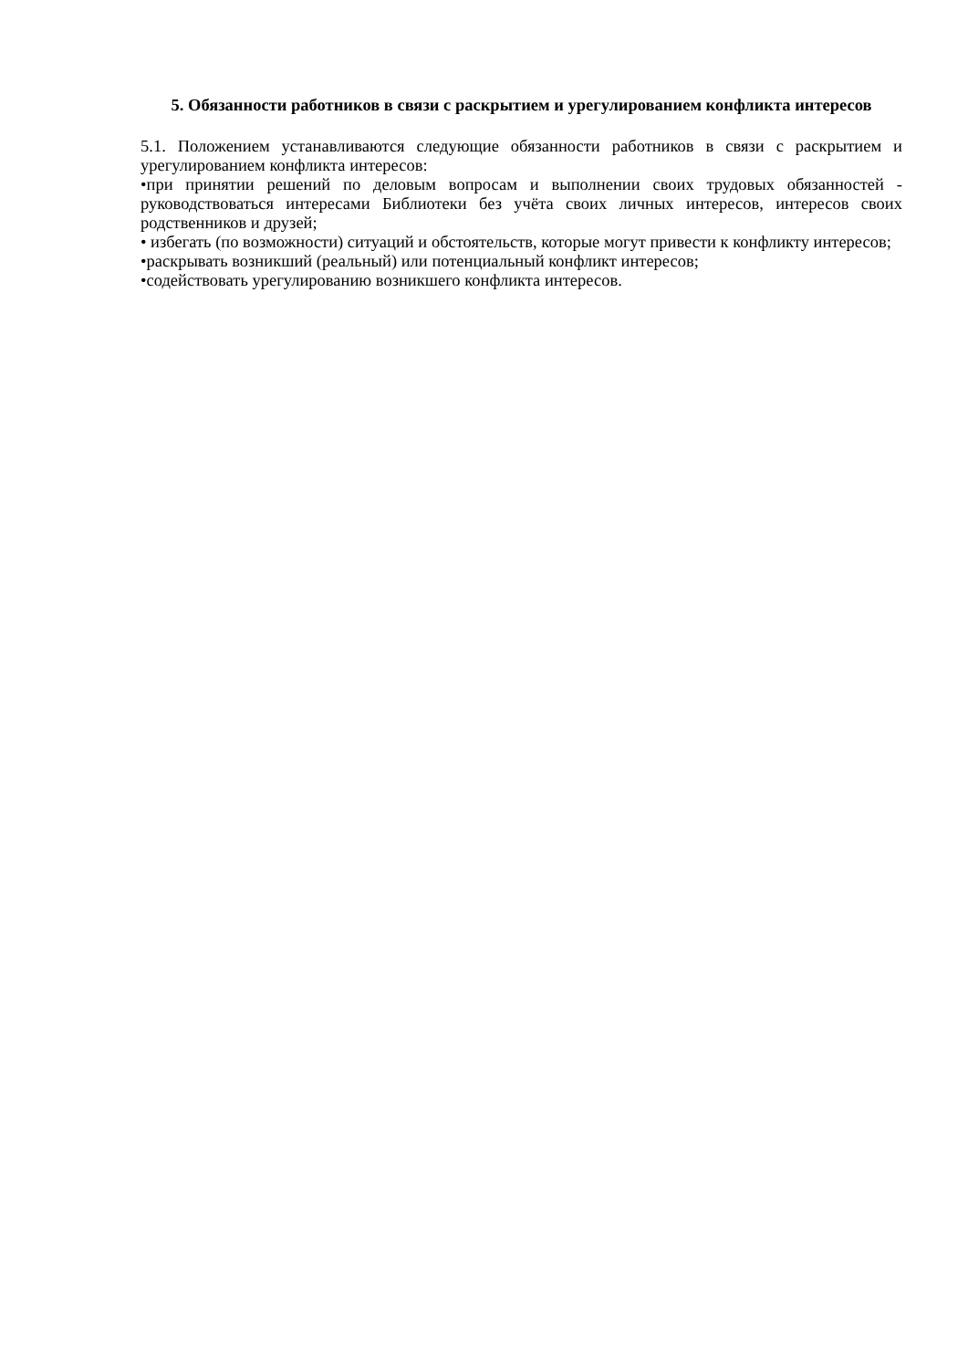5. Обязанности работников в связи с раскрытием и урегулированием конфликта интересов
5.1. Положением устанавливаются следующие обязанности работников в связи с раскрытием и урегулированием конфликта интересов:
•при принятии решений по деловым вопросам и выполнении своих трудовых обязанностей - руководствоваться интересами Библиотеки без учёта своих личных интересов, интересов своих родственников и друзей;
• избегать (по возможности) ситуаций и обстоятельств, которые могут привести к конфликту интересов;
•раскрывать возникший (реальный) или потенциальный конфликт интересов;
•содействовать урегулированию возникшего конфликта интересов.